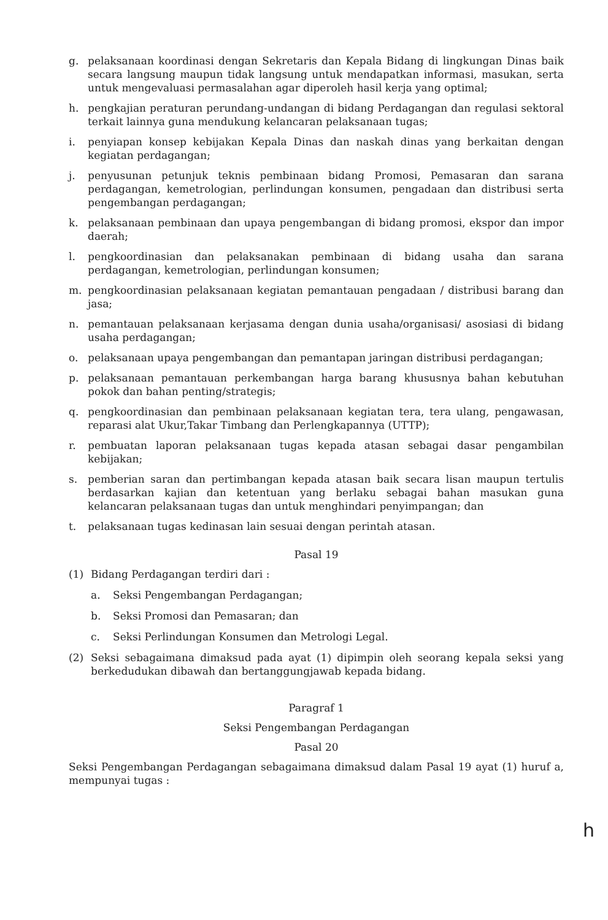g. pelaksanaan koordinasi dengan Sekretaris dan Kepala Bidang di lingkungan Dinas baik secara langsung maupun tidak langsung untuk mendapatkan informasi, masukan, serta untuk mengevaluasi permasalahan agar diperoleh hasil kerja yang optimal;
h. pengkajian peraturan perundang-undangan di bidang Perdagangan dan regulasi sektoral terkait lainnya guna mendukung kelancaran pelaksanaan tugas;
i. penyiapan konsep kebijakan Kepala Dinas dan naskah dinas yang berkaitan dengan kegiatan perdagangan;
j. penyusunan petunjuk teknis pembinaan bidang Promosi, Pemasaran dan sarana perdagangan, kemetrologian, perlindungan konsumen, pengadaan dan distribusi serta pengembangan perdagangan;
k. pelaksanaan pembinaan dan upaya pengembangan di bidang promosi, ekspor dan impor daerah;
l. pengkoordinasian dan pelaksanakan pembinaan di bidang usaha dan sarana perdagangan, kemetrologian, perlindungan konsumen;
m. pengkoordinasian pelaksanaan kegiatan pemantauan pengadaan / distribusi barang dan jasa;
n. pemantauan pelaksanaan kerjasama dengan dunia usaha/organisasi/ asosiasi di bidang usaha perdagangan;
o. pelaksanaan upaya pengembangan dan pemantapan jaringan distribusi perdagangan;
p. pelaksanaan pemantauan perkembangan harga barang khususnya bahan kebutuhan pokok dan bahan penting/strategis;
q. pengkoordinasian dan pembinaan pelaksanaan kegiatan tera, tera ulang, pengawasan, reparasi alat Ukur,Takar Timbang dan Perlengkapannya (UTTP);
r. pembuatan laporan pelaksanaan tugas kepada atasan sebagai dasar pengambilan kebijakan;
s. pemberian saran dan pertimbangan kepada atasan baik secara lisan maupun tertulis berdasarkan kajian dan ketentuan yang berlaku sebagai bahan masukan guna kelancaran pelaksanaan tugas dan untuk menghindari penyimpangan; dan
t. pelaksanaan tugas kedinasan lain sesuai dengan perintah atasan.
Pasal 19
(1) Bidang Perdagangan terdiri dari :
a. Seksi Pengembangan Perdagangan;
b. Seksi Promosi dan Pemasaran; dan
c. Seksi Perlindungan Konsumen dan Metrologi Legal.
(2) Seksi sebagaimana dimaksud pada ayat (1) dipimpin oleh seorang kepala seksi yang berkedudukan dibawah dan bertanggungjawab kepada bidang.
Paragraf 1
Seksi Pengembangan Perdagangan
Pasal 20
Seksi Pengembangan Perdagangan sebagaimana dimaksud dalam Pasal 19 ayat (1) huruf a, mempunyai tugas :
h